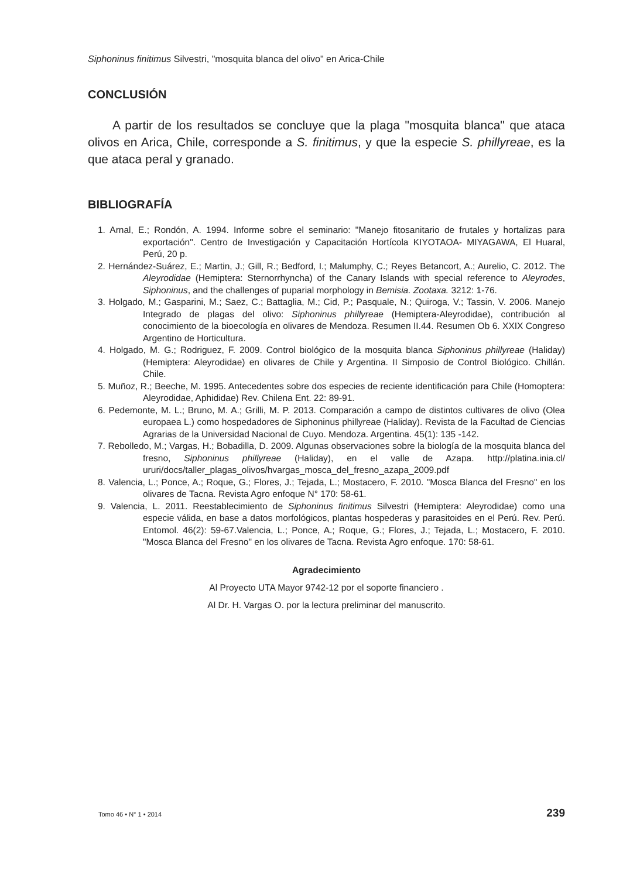Siphoninus finitimus Silvestri, "mosquita blanca del olivo" en Arica-Chile
CONCLUSIÓN
A partir de los resultados se concluye que la plaga "mosquita blanca" que ataca olivos en Arica, Chile, corresponde a S. finitimus, y que la especie S. phillyreae, es la que ataca peral y granado.
BIBLIOGRAFÍA
1. Arnal, E.; Rondón, A. 1994. Informe sobre el seminario: "Manejo fitosanitario de frutales y hortalizas para exportación". Centro de Investigación y Capacitación Hortícola KIYOTAOA- MIYAGAWA, El Huaral, Perú, 20 p.
2. Hernández-Suárez, E.; Martin, J.; Gill, R.; Bedford, I.; Malumphy, C.; Reyes Betancort, A.; Aurelio, C. 2012. The Aleyrodidae (Hemiptera: Sternorrhyncha) of the Canary Islands with special reference to Aleyrodes, Siphoninus, and the challenges of puparial morphology in Bemisia. Zootaxa. 3212: 1-76.
3. Holgado, M.; Gasparini, M.; Saez, C.; Battaglia, M.; Cid, P.; Pasquale, N.; Quiroga, V.; Tassin, V. 2006. Manejo Integrado de plagas del olivo: Siphoninus phillyreae (Hemiptera-Aleyrodidae), contribución al conocimiento de la bioecología en olivares de Mendoza. Resumen II.44. Resumen Ob 6. XXIX Congreso Argentino de Horticultura.
4. Holgado, M. G.; Rodriguez, F. 2009. Control biológico de la mosquita blanca Siphoninus phillyreae (Haliday) (Hemiptera: Aleyrodidae) en olivares de Chile y Argentina. II Simposio de Control Biológico. Chillán. Chile.
5. Muñoz, R.; Beeche, M. 1995. Antecedentes sobre dos especies de reciente identificación para Chile (Homoptera: Aleyrodidae, Aphididae) Rev. Chilena Ent. 22: 89-91.
6. Pedemonte, M. L.; Bruno, M. A.; Grilli, M. P. 2013. Comparación a campo de distintos cultivares de olivo (Olea europaea L.) como hospedadores de Siphoninus phillyreae (Haliday). Revista de la Facultad de Ciencias Agrarias de la Universidad Nacional de Cuyo. Mendoza. Argentina. 45(1): 135 -142.
7. Rebolledo, M.; Vargas, H.; Bobadilla, D. 2009. Algunas observaciones sobre la biología de la mosquita blanca del fresno, Siphoninus phillyreae (Haliday), en el valle de Azapa. http://platina.inia.cl/ ururi/docs/taller_plagas_olivos/hvargas_mosca_del_fresno_azapa_2009.pdf
8. Valencia, L.; Ponce, A.; Roque, G.; Flores, J.; Tejada, L.; Mostacero, F. 2010. "Mosca Blanca del Fresno" en los olivares de Tacna. Revista Agro enfoque N° 170: 58-61.
9. Valencia, L. 2011. Reestablecimiento de Siphoninus finitimus Silvestri (Hemiptera: Aleyrodidae) como una especie válida, en base a datos morfológicos, plantas hospederas y parasitoides en el Perú. Rev. Perú. Entomol. 46(2): 59-67.Valencia, L.; Ponce, A.; Roque, G.; Flores, J.; Tejada, L.; Mostacero, F. 2010. "Mosca Blanca del Fresno" en los olivares de Tacna. Revista Agro enfoque. 170: 58-61.
Agradecimiento
Al Proyecto UTA Mayor 9742-12 por el soporte financiero .
Al Dr. H. Vargas O. por la lectura preliminar del manuscrito.
Tomo 46 • N° 1 • 2014 239